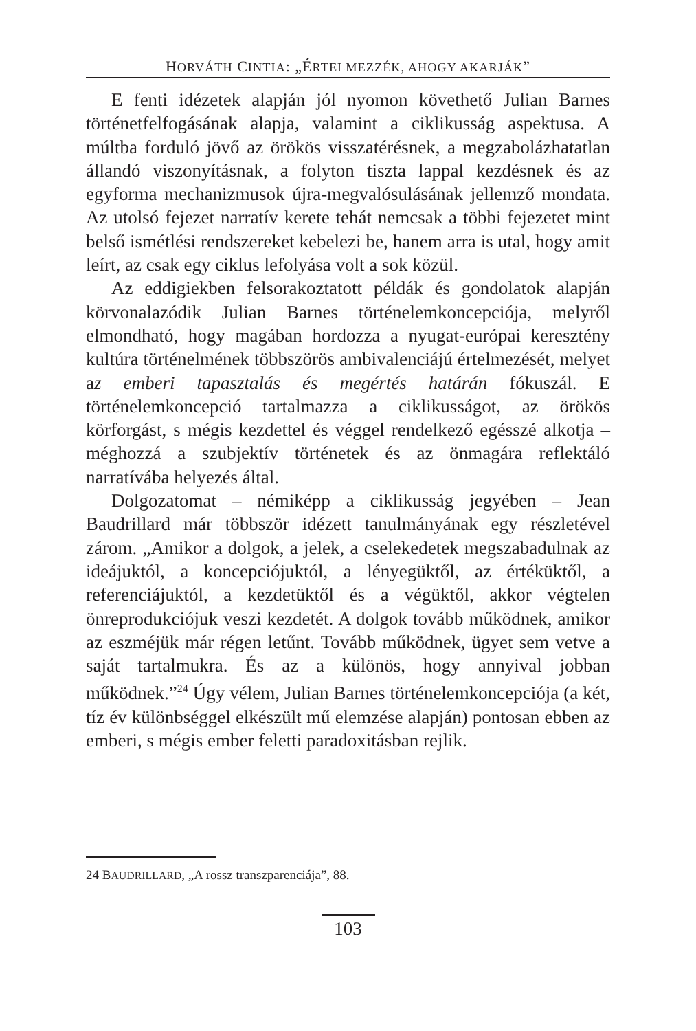HORVÁTH CINTIA: „ÉRTELMEZZÉK, AHOGY AKARJÁK”
E fenti idézetek alapján jól nyomon követhető Julian Barnes történetfelfogásának alapja, valamint a ciklikusság aspektusa. A múltba forduló jövő az örökös visszatérésnek, a megzabolázhatatlan állandó viszonyításnak, a folyton tiszta lappal kezdésnek és az egyforma mechanizmusok újra-megvalósulásának jellemző mondata. Az utolsó fejezet narratív kerete tehát nemcsak a többi fejezetet mint belső ismétlési rendszereket kebelezi be, hanem arra is utal, hogy amit leírt, az csak egy ciklus lefolyása volt a sok közül.
Az eddigiekben felsorakoztatott példák és gondolatok alapján körvonalazódik Julian Barnes történelemkoncepciója, melyről elmondható, hogy magában hordozza a nyugat-európai keresztény kultúra történelmének többszörös ambivalenciájú értelmezését, melyet az emberi tapasztalás és megértés határán fókuszál. E történelemkoncepció tartalmazza a ciklikusságot, az örökös körforgást, s mégis kezdettel és véggel rendelkező egésszé alkotja – méghozzá a szubjektív történetek és az önmagára reflektáló narratívába helyezés által.
Dolgozatomat – némiképp a ciklikusság jegyében – Jean Baudrillard már többször idézett tanulmányának egy részletével zárom. „Amikor a dolgok, a jelek, a cselekedetek megszabadulnak az ideájuktól, a koncepciójuktól, a lényegüktől, az értéküktől, a referenciájuktól, a kezdetüktől és a végüktől, akkor végtelen önreprodukciójuk veszi kezdetét. A dolgok tovább működnek, amikor az eszméjük már régen letűnt. Tovább működnek, ügyet sem vetve a saját tartalmukra. És az a különös, hogy annyival jobban működnek.”<sup>24</sup> Úgy vélem, Julian Barnes történelemkoncepciója (a két, tíz év különbséggel elkészült mű elemzése alapján) pontosan ebben az emberi, s mégis ember feletti paradoxitásban rejlik.
24 BAUDRILLARD, „A rossz transzparenciája”, 88.
103